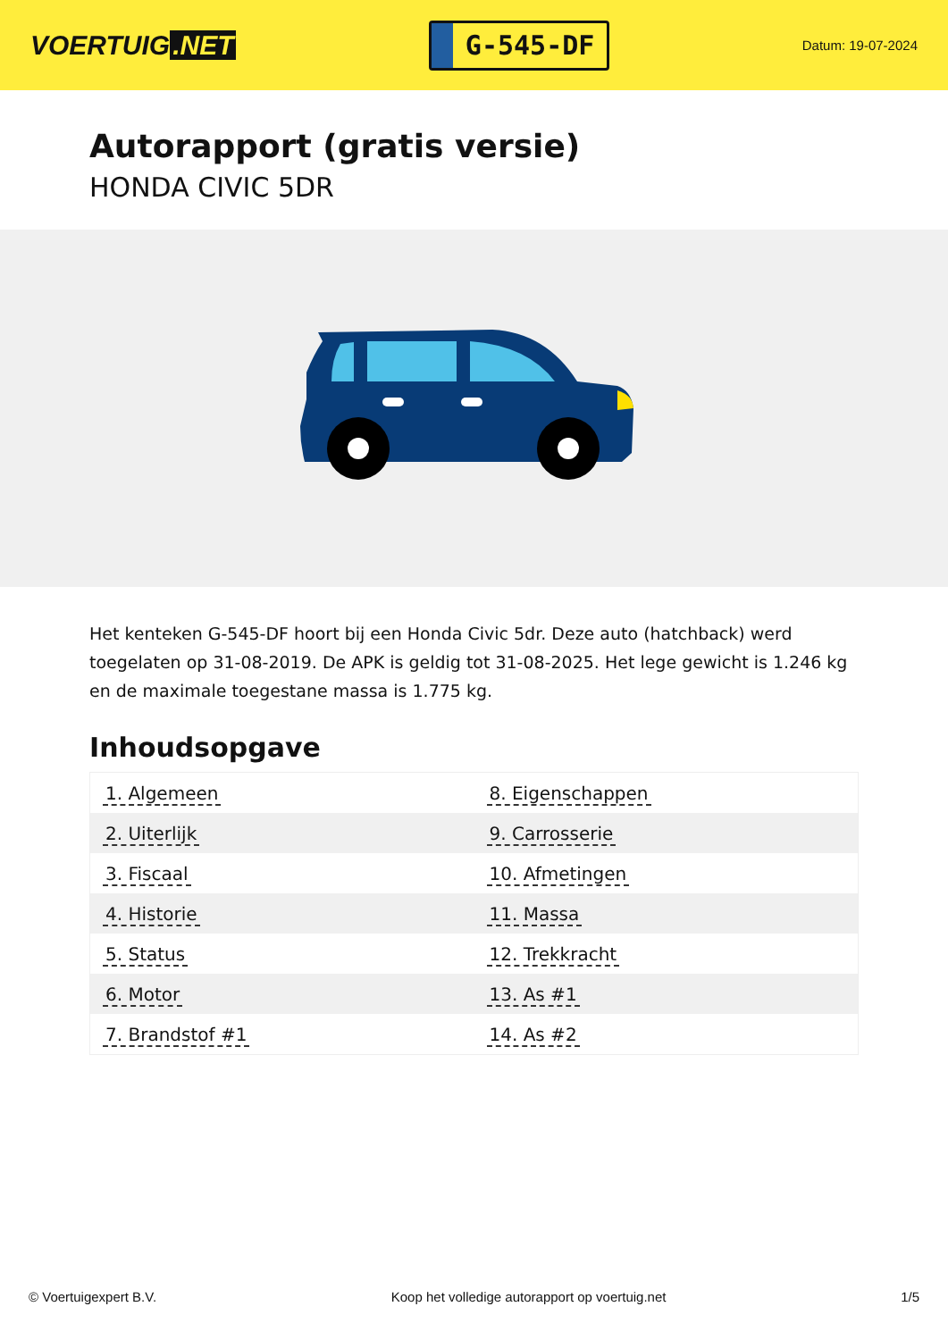VOERTUIG.NET
G-545-DF
Datum: 19-07-2024
Autorapport (gratis versie)
HONDA CIVIC 5DR
Het kenteken G-545-DF hoort bij een Honda Civic 5dr. Deze auto (hatchback) werd toegelaten op 31-08-2019. De APK is geldig tot 31-08-2025. Het lege gewicht is 1.246 kg en de maximale toegestane massa is 1.775 kg.
Inhoudsopgave
| 1. Algemeen | 8. Eigenschappen |
| 2. Uiterlijk | 9. Carrosserie |
| 3. Fiscaal | 10. Afmetingen |
| 4. Historie | 11. Massa |
| 5. Status | 12. Trekkracht |
| 6. Motor | 13. As #1 |
| 7. Brandstof #1 | 14. As #2 |
© Voertuigexpert B.V. Koop het volledige autorapport op voertuig.net 1/5